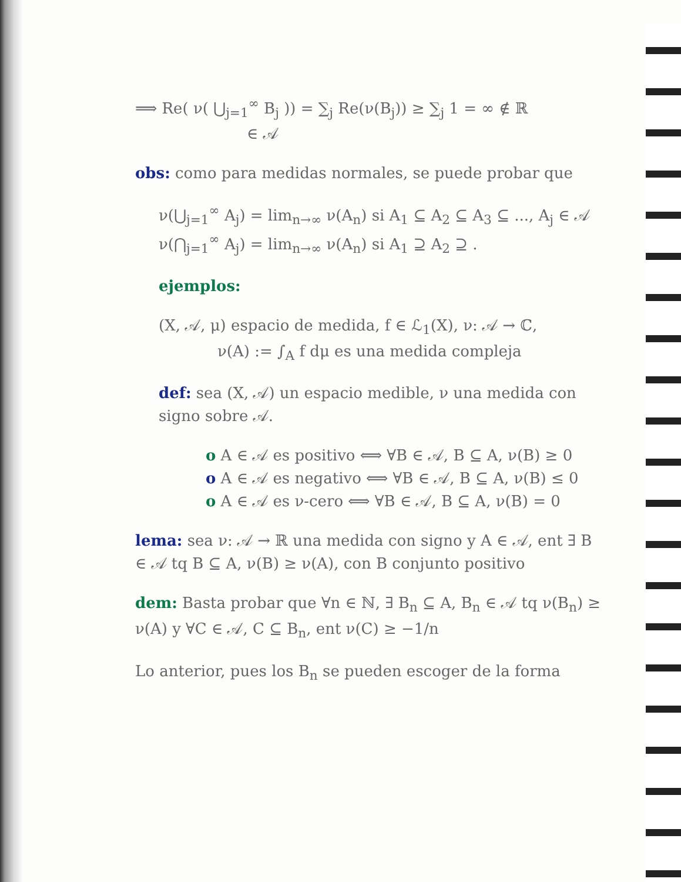⟹ Re( ν( ⋃<sub>j=1</sub><sup>∞</sup> B<sub>j</sub> )) = ∑<sub>j</sub> Re(ν(B<sub>j</sub>)) ≥ ∑<sub>j</sub> 1 = ∞ ∉ ℝ
∈ 𝒜
obs: como para medidas normales, se puede probar que
ν(⋃<sub>j=1</sub><sup>∞</sup> A<sub>j</sub>) = lim<sub>n→∞</sub> ν(A<sub>n</sub>) si A<sub>1</sub> ⊆ A<sub>2</sub> ⊆ A<sub>3</sub> ⊆ ..., A<sub>j</sub> ∈ 𝒜
ν(⋂<sub>j=1</sub><sup>∞</sup> A<sub>j</sub>) = lim<sub>n→∞</sub> ν(A<sub>n</sub>) si A<sub>1</sub> ⊇ A<sub>2</sub> ⊇ .
ejemplos:
(X, 𝒜, μ) espacio de medida, f ∈ ℒ<sub>1</sub>(X), ν: 𝒜 → ℂ,
ν(A) := ∫<sub>A</sub> f dμ es una medida compleja
def: sea (X, 𝒜) un espacio medible, ν una medida con signo sobre 𝒜.
o A ∈ 𝒜 es positivo ⟺ ∀B ∈ 𝒜, B ⊆ A, ν(B) ≥ 0
o A ∈ 𝒜 es negativo ⟺ ∀B ∈ 𝒜, B ⊆ A, ν(B) ≤ 0
o A ∈ 𝒜 es ν-cero ⟺ ∀B ∈ 𝒜, B ⊆ A, ν(B) = 0
lema: sea ν: 𝒜 → ℝ una medida con signo y A ∈ 𝒜, ent ∃ B ∈ 𝒜 tq B ⊆ A, ν(B) ≥ ν(A), con B conjunto positivo
dem: Basta probar que ∀n ∈ ℕ, ∃ B<sub>n</sub> ⊆ A, B<sub>n</sub> ∈ 𝒜 tq ν(B<sub>n</sub>) ≥ ν(A) y ∀C ∈ 𝒜, C ⊆ B<sub>n</sub>, ent ν(C) ≥ −1/n
Lo anterior, pues los B<sub>n</sub> se pueden escoger de la forma